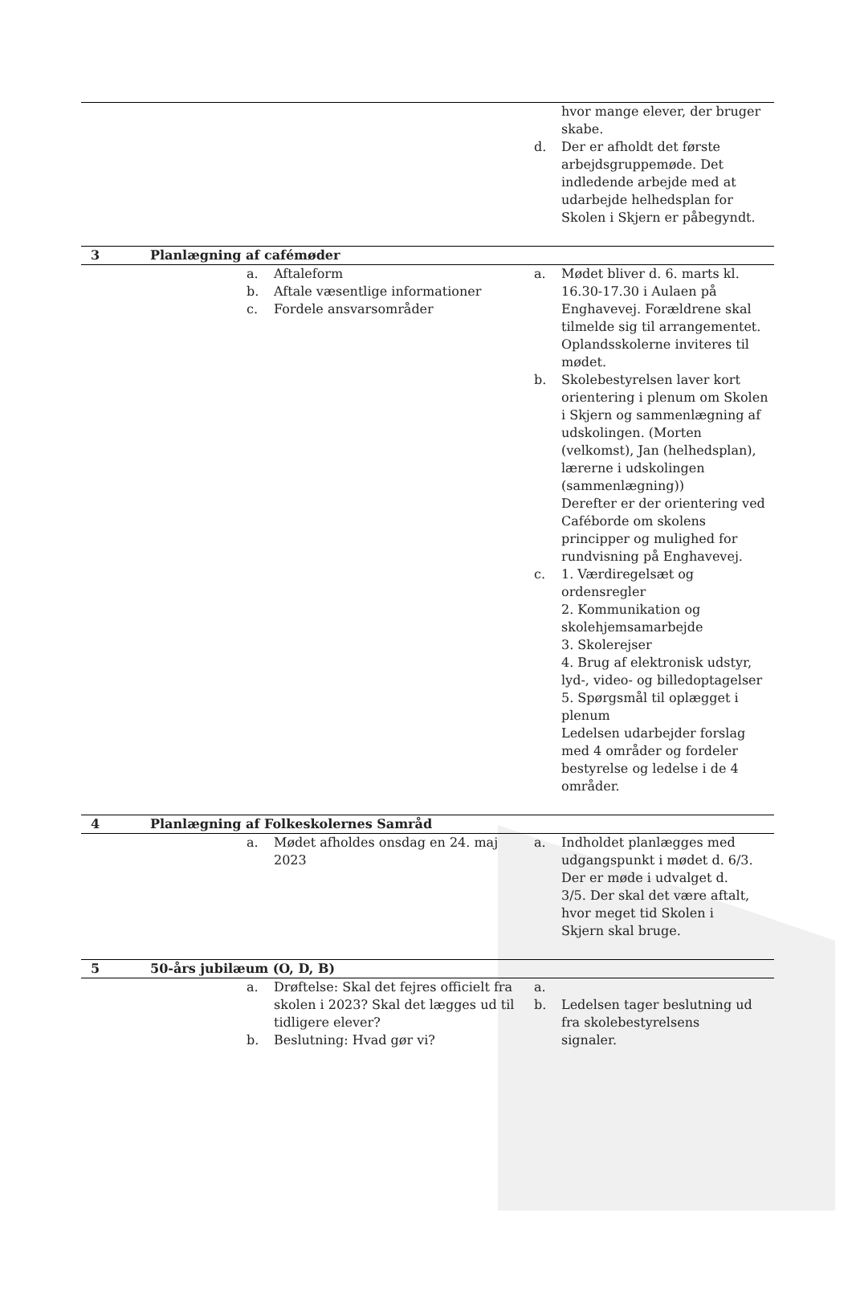| | | hvor mange elever, der bruger skabe. d. Der er afholdt det første arbejdsgruppemøde. Det indledende arbejde med at udarbejde helhedsplan for Skolen i Skjern er påbegyndt. |
| 3 | Planlægning af cafémøder | |
| | a. Aftaleform b. Aftale væsentlige informationer c. Fordele ansvarsområder | a. Mødet bliver d. 6. marts kl. 16.30-17.30 i Aulaen på Enghavevej. Forældrene skal tilmelde sig til arrangementet. Oplandsskolerne inviteres til mødet. b. Skolebestyrelsen laver kort orientering i plenum om Skolen i Skjern og sammenlægning af udskolingen. (Morten (velkomst), Jan (helhedsplan), lærerne i udskolingen (sammenlægning)) Derefter er der orientering ved Caféborde om skolens principper og mulighed for rundvisning på Enghavevej. c. 1. Værdiregelsæt og ordensregler 2. Kommunikation og skolehjemsamarbejde 3. Skolerejser 4. Brug af elektronisk udstyr, lyd-, video- og billedoptagelser 5. Spørgsmål til oplægget i plenum Ledelsen udarbejder forslag med 4 områder og fordeler bestyrelse og ledelse i de 4 områder. |
| 4 | Planlægning af Folkeskolernes Samråd | |
| | a. Mødet afholdes onsdag en 24. maj 2023 | a. Indholdet planlægges med udgangspunkt i mødet d. 6/3. Der er møde i udvalget d. 3/5. Der skal det være aftalt, hvor meget tid Skolen i Skjern skal bruge. |
| 5 | 50-års jubilæum (O, D, B) | |
| | a. Drøftelse: Skal det fejres officielt fra skolen i 2023? Skal det lægges ud til tidligere elever? b. Beslutning: Hvad gør vi? | a. b. Ledelsen tager beslutning ud fra skolebestyrelsens signaler. |